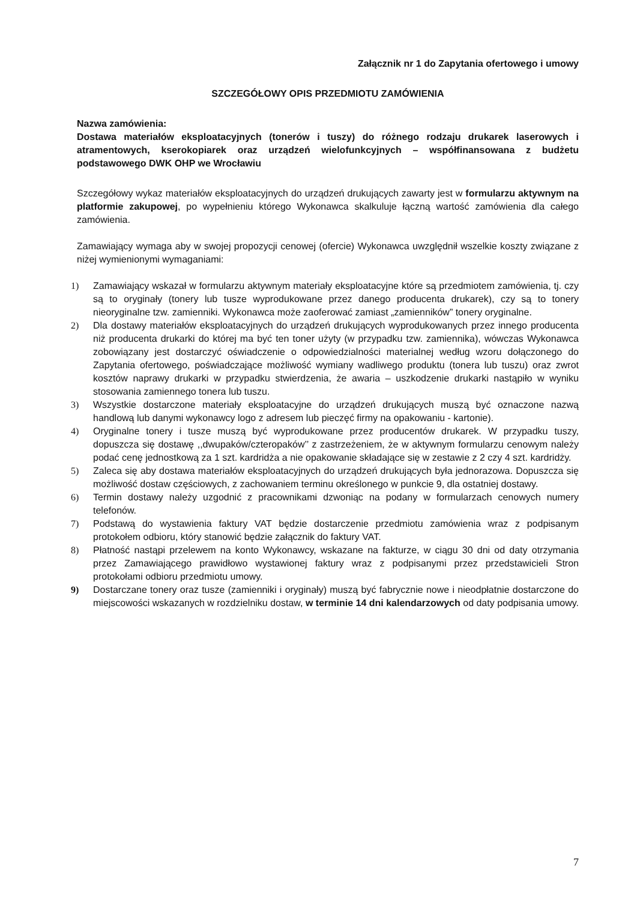Załącznik nr 1 do Zapytania ofertowego i umowy
SZCZEGÓŁOWY OPIS PRZEDMIOTU ZAMÓWIENIA
Nazwa zamówienia:
Dostawa materiałów eksploatacyjnych (tonerów i tuszy) do różnego rodzaju drukarek laserowych i atramentowych, kserokopiarek oraz urządzeń wielofunkcyjnych – współfinansowana z budżetu podstawowego DWK OHP we Wrocławiu
Szczegółowy wykaz materiałów eksploatacyjnych do urządzeń drukujących zawarty jest w formularzu aktywnym na platformie zakupowej, po wypełnieniu którego Wykonawca skalkuluje łączną wartość zamówienia dla całego zamówienia.
Zamawiający wymaga aby w swojej propozycji cenowej (ofercie) Wykonawca uwzględnił wszelkie koszty związane z niżej wymienionymi wymaganiami:
1) Zamawiający wskazał w formularzu aktywnym materiały eksploatacyjne które są przedmiotem zamówienia, tj. czy są to oryginały (tonery lub tusze wyprodukowane przez danego producenta drukarek), czy są to tonery nieoryginalne tzw. zamienniki. Wykonawca może zaoferować zamiast „zamienników” tonery oryginalne.
2) Dla dostawy materiałów eksploatacyjnych do urządzeń drukujących wyprodukowanych przez innego producenta niż producenta drukarki do której ma być ten toner użyty (w przypadku tzw. zamiennika), wówczas Wykonawca zobowiązany jest dostarczyć oświadczenie o odpowiedzialności materialnej według wzoru dołączonego do Zapytania ofertowego, poświadczające możliwość wymiany wadliwego produktu (tonera lub tuszu) oraz zwrot kosztów naprawy drukarki w przypadku stwierdzenia, że awaria – uszkodzenie drukarki nastąpiło w wyniku stosowania zamiennego tonera lub tuszu.
3) Wszystkie dostarczone materiały eksploatacyjne do urządzeń drukujących muszą być oznaczone nazwą handlową lub danymi wykonawcy logo z adresem lub pieczęć firmy na opakowaniu - kartonie).
4) Oryginalne tonery i tusze muszą być wyprodukowane przez producentów drukarek. W przypadku tuszy, dopuszcza się dostawę ,,dwupaków/czteropaków’’ z zastrzeżeniem, że w aktywnym formularzu cenowym należy podać cenę jednostkową za 1 szt. kardridża a nie opakowanie składające się w zestawie z 2 czy 4 szt. kardridży.
5) Zaleca się aby dostawa materiałów eksploatacyjnych do urządzeń drukujących była jednorazowa. Dopuszcza się możliwość dostaw częściowych, z zachowaniem terminu określonego w punkcie 9, dla ostatniej dostawy.
6) Termin dostawy należy uzgodnić z pracownikami dzwoniąc na podany w formularzach cenowych numery telefonów.
7) Podstawą do wystawienia faktury VAT będzie dostarczenie przedmiotu zamówienia wraz z podpisanym protokołem odbioru, który stanowić będzie załącznik do faktury VAT.
8) Płatność nastąpi przelewem na konto Wykonawcy, wskazane na fakturze, w ciągu 30 dni od daty otrzymania przez Zamawiającego prawidłowo wystawionej faktury wraz z podpisanymi przez przedstawicieli Stron protokołami odbioru przedmiotu umowy.
9) Dostarczane tonery oraz tusze (zamienniki i oryginały) muszą być fabrycznie nowe i nieodpłatnie dostarczone do miejscowości wskazanych w rozdzielniku dostaw, w terminie 14 dni kalendarzowych od daty podpisania umowy.
7